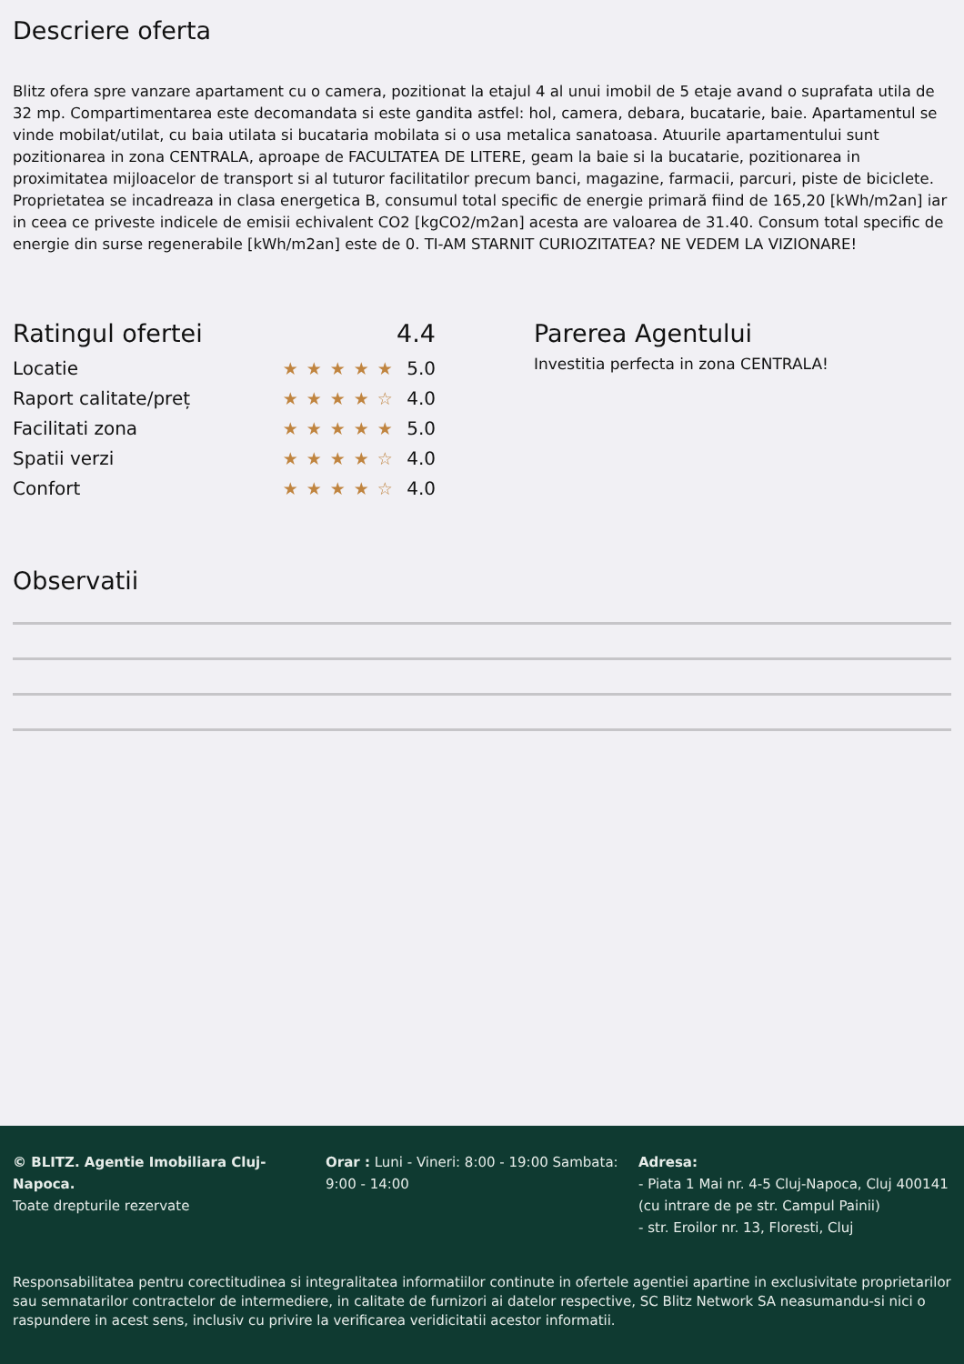Descriere oferta
Blitz ofera spre vanzare apartament cu o camera, pozitionat la etajul 4 al unui imobil de 5 etaje avand o suprafata utila de 32 mp. Compartimentarea este decomandata si este gandita astfel: hol, camera, debara, bucatarie, baie. Apartamentul se vinde mobilat/utilat, cu baia utilata si bucataria mobilata si o usa metalica sanatoasa. Atuurile apartamentului sunt pozitionarea in zona CENTRALA, aproape de FACULTATEA DE LITERE, geam la baie si la bucatarie, pozitionarea in proximitatea mijloacelor de transport si al tuturor facilitatilor precum banci, magazine, farmacii, parcuri, piste de biciclete. Proprietatea se incadreaza in clasa energetica B, consumul total specific de energie primară fiind de 165,20 [kWh/m2an] iar in ceea ce priveste indicele de emisii echivalent CO2 [kgCO2/m2an] acesta are valoarea de 31.40. Consum total specific de energie din surse regenerabile [kWh/m2an] este de 0. TI-AM STARNIT CURIOZITATEA? NE VEDEM LA VIZIONARE!
Ratingul ofertei 4.4
Locatie ★★★★★ 5.0
Raport calitate/preț ★★★★☆ 4.0
Facilitati zona ★★★★★ 5.0
Spatii verzi ★★★★☆ 4.0
Confort ★★★★☆ 4.0
Parerea Agentului
Investitia perfecta in zona CENTRALA!
Observatii
© BLITZ. Agentie Imobiliara Cluj-Napoca.
Toate drepturile rezervate
Orar : Luni - Vineri: 8:00 - 19:00 Sambata: 9:00 - 14:00
Adresa:
- Piata 1 Mai nr. 4-5 Cluj-Napoca, Cluj 400141 (cu intrare de pe str. Campul Painii)
- str. Eroilor nr. 13, Floresti, Cluj
Responsabilitatea pentru corectitudinea si integralitatea informatiilor continute in ofertele agentiei apartine in exclusivitate proprietarilor sau semnatarilor contractelor de intermediere, in calitate de furnizori ai datelor respective, SC Blitz Network SA neasumandu-si nici o raspundere in acest sens, inclusiv cu privire la verificarea veridicitatii acestor informatii.